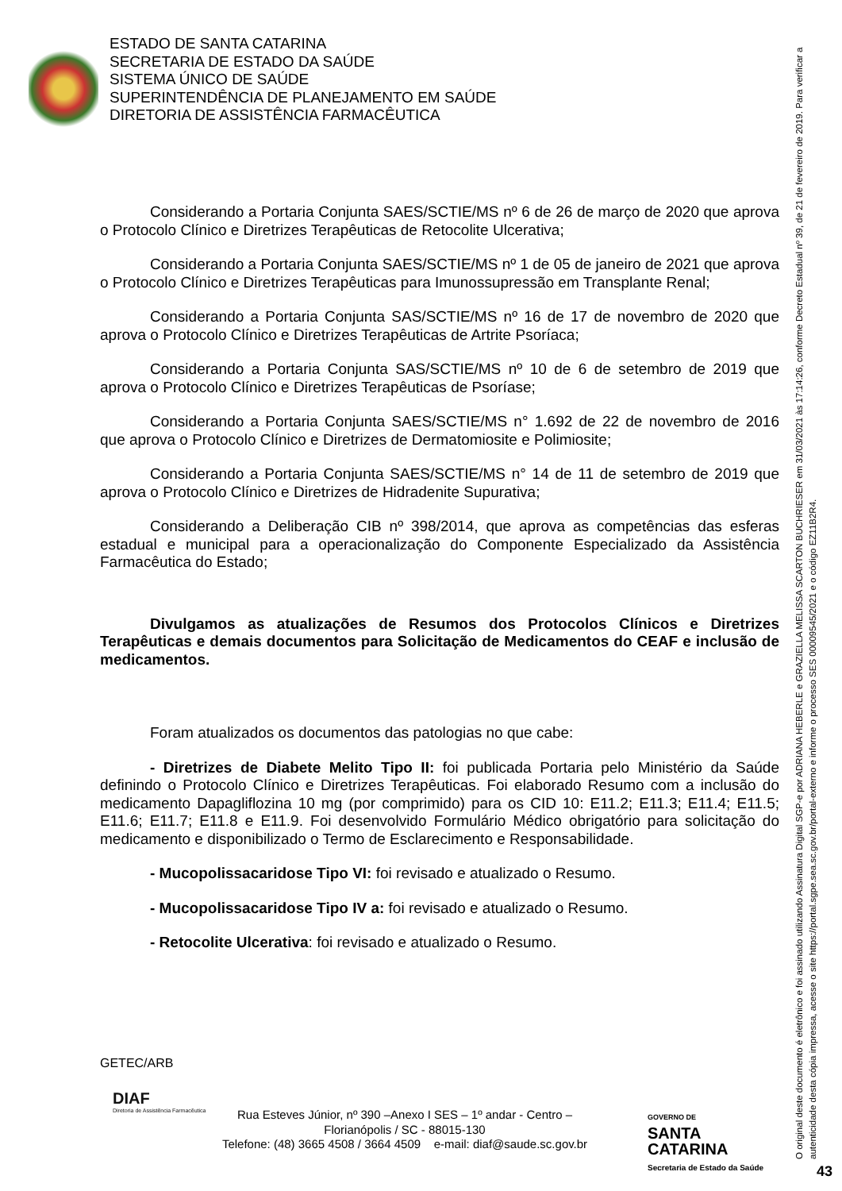ESTADO DE SANTA CATARINA
SECRETARIA DE ESTADO DA SAÚDE
SISTEMA ÚNICO DE SAÚDE
SUPERINTENDÊNCIA DE PLANEJAMENTO EM SAÚDE
DIRETORIA DE ASSISTÊNCIA FARMACÊUTICA
Considerando a Portaria Conjunta SAES/SCTIE/MS nº 6 de 26 de março de 2020 que aprova o Protocolo Clínico e Diretrizes Terapêuticas de Retocolite Ulcerativa;
Considerando a Portaria Conjunta SAES/SCTIE/MS nº 1 de 05 de janeiro de 2021 que aprova o Protocolo Clínico e Diretrizes Terapêuticas para Imunossupressão em Transplante Renal;
Considerando a Portaria Conjunta SAS/SCTIE/MS nº 16 de 17 de novembro de 2020 que aprova o Protocolo Clínico e Diretrizes Terapêuticas de Artrite Psoríaca;
Considerando a Portaria Conjunta SAS/SCTIE/MS nº 10 de 6 de setembro de 2019 que aprova o Protocolo Clínico e Diretrizes Terapêuticas de Psoríase;
Considerando a Portaria Conjunta SAES/SCTIE/MS n° 1.692 de 22 de novembro de 2016 que aprova o Protocolo Clínico e Diretrizes de Dermatomiosite e Polimiosite;
Considerando a Portaria Conjunta SAES/SCTIE/MS n° 14 de 11 de setembro de 2019 que aprova o Protocolo Clínico e Diretrizes de Hidradenite Supurativa;
Considerando a Deliberação CIB nº 398/2014, que aprova as competências das esferas estadual e municipal para a operacionalização do Componente Especializado da Assistência Farmacêutica do Estado;
Divulgamos as atualizações de Resumos dos Protocolos Clínicos e Diretrizes Terapêuticas e demais documentos para Solicitação de Medicamentos do CEAF e inclusão de medicamentos.
Foram atualizados os documentos das patologias no que cabe:
- Diretrizes de Diabete Melito Tipo II: foi publicada Portaria pelo Ministério da Saúde definindo o Protocolo Clínico e Diretrizes Terapêuticas. Foi elaborado Resumo com a inclusão do medicamento Dapagliflozina 10 mg (por comprimido) para os CID 10: E11.2; E11.3; E11.4; E11.5; E11.6; E11.7; E11.8 e E11.9. Foi desenvolvido Formulário Médico obrigatório para solicitação do medicamento e disponibilizado o Termo de Esclarecimento e Responsabilidade.
- Mucopolissacaridose Tipo VI: foi revisado e atualizado o Resumo.
- Mucopolissacaridose Tipo IV a: foi revisado e atualizado o Resumo.
- Retocolite Ulcerativa: foi revisado e atualizado o Resumo.
GETEC/ARB
DIAF
Diretoria de Assistência Farmacêutica
Rua Esteves Júnior, nº 390 –Anexo I SES – 1º andar - Centro –
Florianópolis / SC - 88015-130
Telefone: (48) 3665 4508 / 3664 4509 e-mail: diaf@saude.sc.gov.br
GOVERNO DE
SANTA
CATARINA
Secretaria de Estado da Saúde
O original deste documento é eletrônico e foi assinado utilizando Assinatura Digital SGP-e por ADRIANA HEBERLE e GRAZIELLA MELISSA SCARTON BUCHRIESER em 31/03/2021 às 17:14:26, conforme Decreto Estadual nº 39, de 21 de fevereiro de 2019. Para verificar a autenticidade desta cópia impressa, acesse o site https://portal.sgpe.sea.sc.gov.br/portal-externo e informe o processo SES 00009545/2021 e o código EZ11B2R4.
43